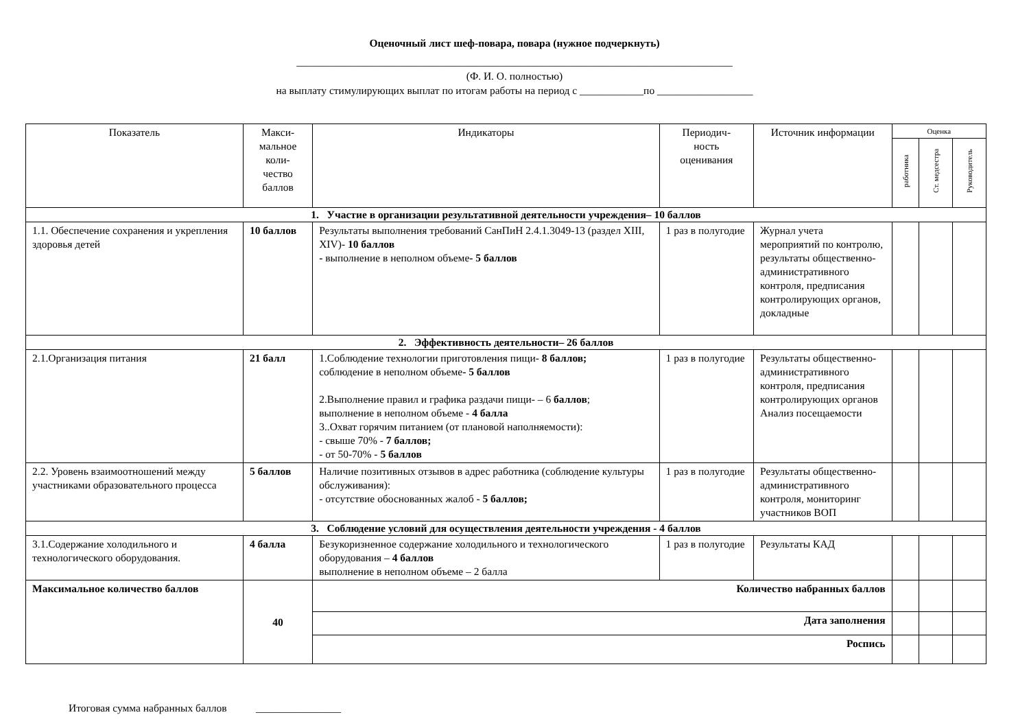Оценочный лист шеф-повара, повара (нужное подчеркнуть)
__________________________________________________________________________________
(Ф. И. О. полностью)
на выплату стимулирующих выплат по итогам работы на период с ____________по __________________
| Показатель | Макси- мальное коли- чество баллов | Индикаторы | Периодич- ность оценивания | Источник информации | Оценка | | |
| --- | --- | --- | --- | --- | --- | --- | --- |
| | | | | | работника | Ст. медсестра | Руководитель |
| 1. Участие в организации результативной деятельности учреждения– 10 баллов | | | | | | | |
| 1.1. Обеспечение сохранения и укрепления здоровья детей | 10 баллов | Результаты выполнения требований СанПиН 2.4.1.3049-13 (раздел XIII, XIV)- 10 баллов - выполнение в неполном объеме - 5 баллов | 1 раз в полугодие | Журнал учета мероприятий по контролю, результаты общественно-административного контроля, предписания контролирующих органов, докладные | | | |
| 2. Эффективность деятельности– 26 баллов | | | | | | | |
| 2.1.Организация питания | 21 балл | 1.Соблюдение технологии приготовления пищи- 8 баллов; соблюдение в неполном объеме - 5 баллов 2.Выполнение правил и графика раздачи пищи- – 6 баллов ; выполнение в неполном объеме - 4 балла 3..Охват горячим питанием (от плановой наполняемости): - свыше 70% - 7 баллов; - от 50-70% - 5 баллов | 1 раз в полугодие | Результаты общественно-административного контроля, предписания контролирующих органов Анализ посещаемости | | | |
| 2.2. Уровень взаимоотношений между участниками образовательного процесса | 5 баллов | Наличие позитивных отзывов в адрес работника (соблюдение культуры обслуживания): - отсутствие обоснованных жалоб - 5 баллов; | 1 раз в полугодие | Результаты общественно-административного контроля, мониторинг участников ВОП | | | |
| 3. Соблюдение условий для осуществления деятельности учреждения - 4 баллов | | | | | | | |
| 3.1.Содержание холодильного и технологического оборудования. | 4 балла | Безукоризненное содержание холодильного и технологического оборудования – 4 баллов выполнение в неполном объеме – 2 балла | 1 раз в полугодие | Результаты КАД | | | |
| Максимальное количество баллов | 40 | Количество набранных баллов | | | | | |
| | | Дата заполнения | | | | | |
| | | Роспись | | | | | |
Итоговая сумма набранных баллов ________________